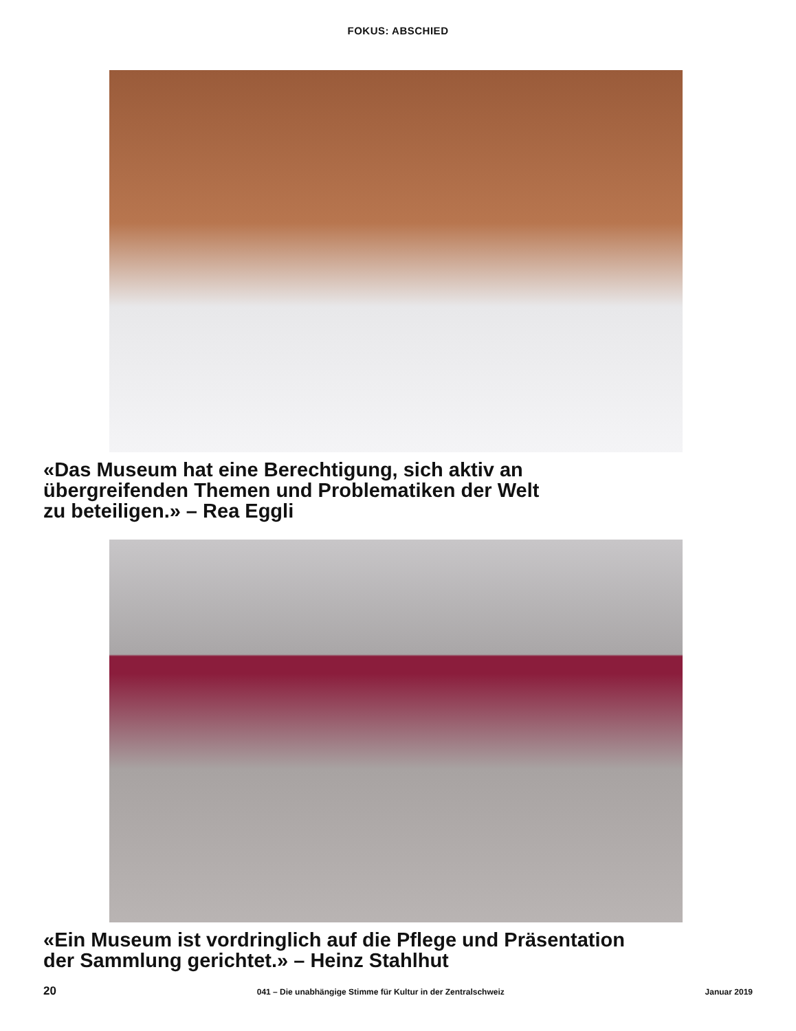FOKUS: ABSCHIED
«Das Museum hat eine Berechtigung, sich aktiv an
übergreifenden Themen und Problematiken der Welt
zu beteiligen.» – Rea Eggli
«Ein Museum ist vordringlich auf die Pflege und Präsentation
der Sammlung gerichtet.» – Heinz Stahlhut
20 041 – Die unabhängige Stimme für Kultur in der Zentralschweiz Januar 2019